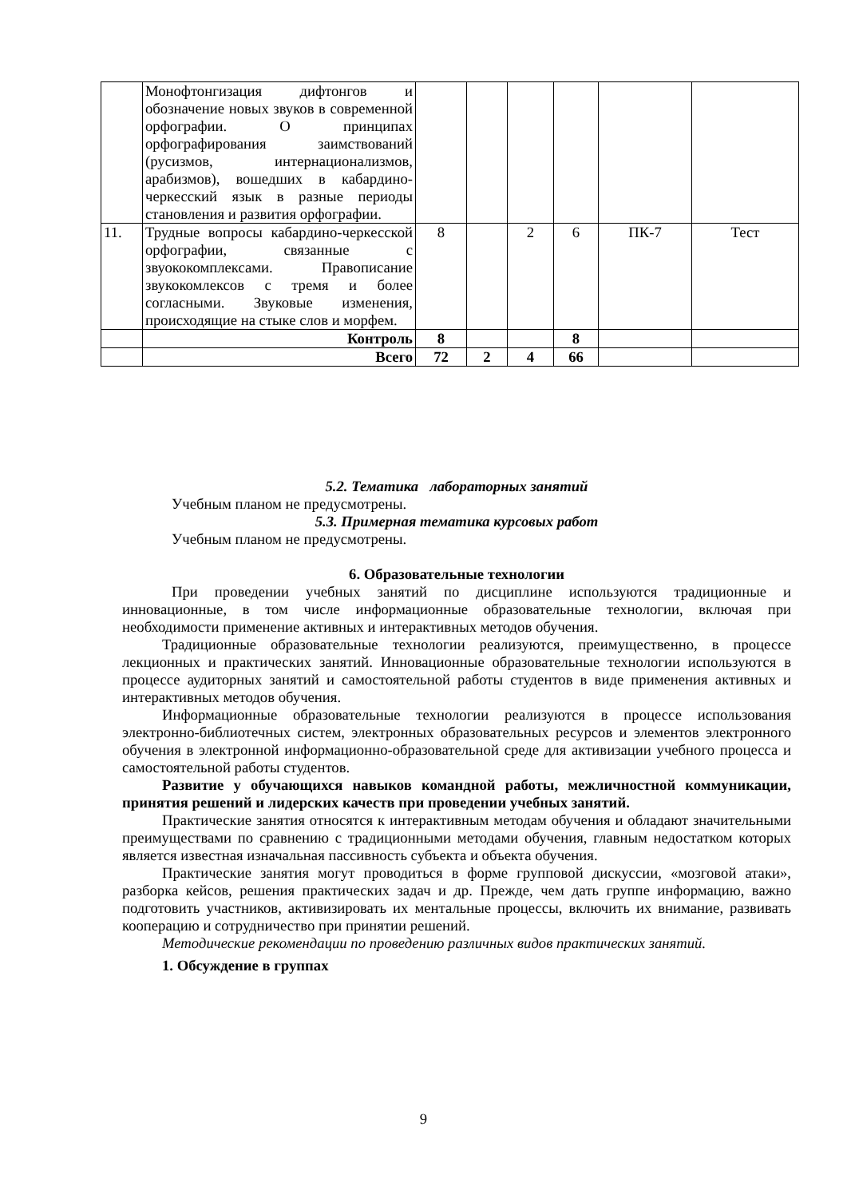| | Монофтонгизация дифтонгов и обозначение новых звуков в современной орфографии. О принципах орфографирования заимствований (русизмов, интернационализмов, арабизмов), вошедших в кабардино-черкесский язык в разные периоды становления и развития орфографии. | | | | | | |
| 11. | Трудные вопросы кабардино-черкесской орфографии, связанные с звуококомплексами. Правописание звукокомлексов с тремя и более согласными. Звуковые изменения, происходящие на стыке слов и морфем. | 8 | | 2 | 6 | ПК-7 | Тест |
| | Контроль | 8 | | | 8 | | |
| | Всего | 72 | 2 | 4 | 66 | | |
5.2. Тематика лабораторных занятий
Учебным планом не предусмотрены.
5.3. Примерная тематика курсовых работ
Учебным планом не предусмотрены.
6. Образовательные технологии
При проведении учебных занятий по дисциплине используются традиционные и инновационные, в том числе информационные образовательные технологии, включая при необходимости применение активных и интерактивных методов обучения.
Традиционные образовательные технологии реализуются, преимущественно, в процессе лекционных и практических занятий. Инновационные образовательные технологии используются в процессе аудиторных занятий и самостоятельной работы студентов в виде применения активных и интерактивных методов обучения.
Информационные образовательные технологии реализуются в процессе использования электронно-библиотечных систем, электронных образовательных ресурсов и элементов электронного обучения в электронной информационно-образовательной среде для активизации учебного процесса и самостоятельной работы студентов.
Развитие у обучающихся навыков командной работы, межличностной коммуникации, принятия решений и лидерских качеств при проведении учебных занятий.
Практические занятия относятся к интерактивным методам обучения и обладают значительными преимуществами по сравнению с традиционными методами обучения, главным недостатком которых является известная изначальная пассивность субъекта и объекта обучения.
Практические занятия могут проводиться в форме групповой дискуссии, «мозговой атаки», разборка кейсов, решения практических задач и др. Прежде, чем дать группе информацию, важно подготовить участников, активизировать их ментальные процессы, включить их внимание, развивать кооперацию и сотрудничество при принятии решений.
Методические рекомендации по проведению различных видов практических занятий.
1. Обсуждение в группах
9